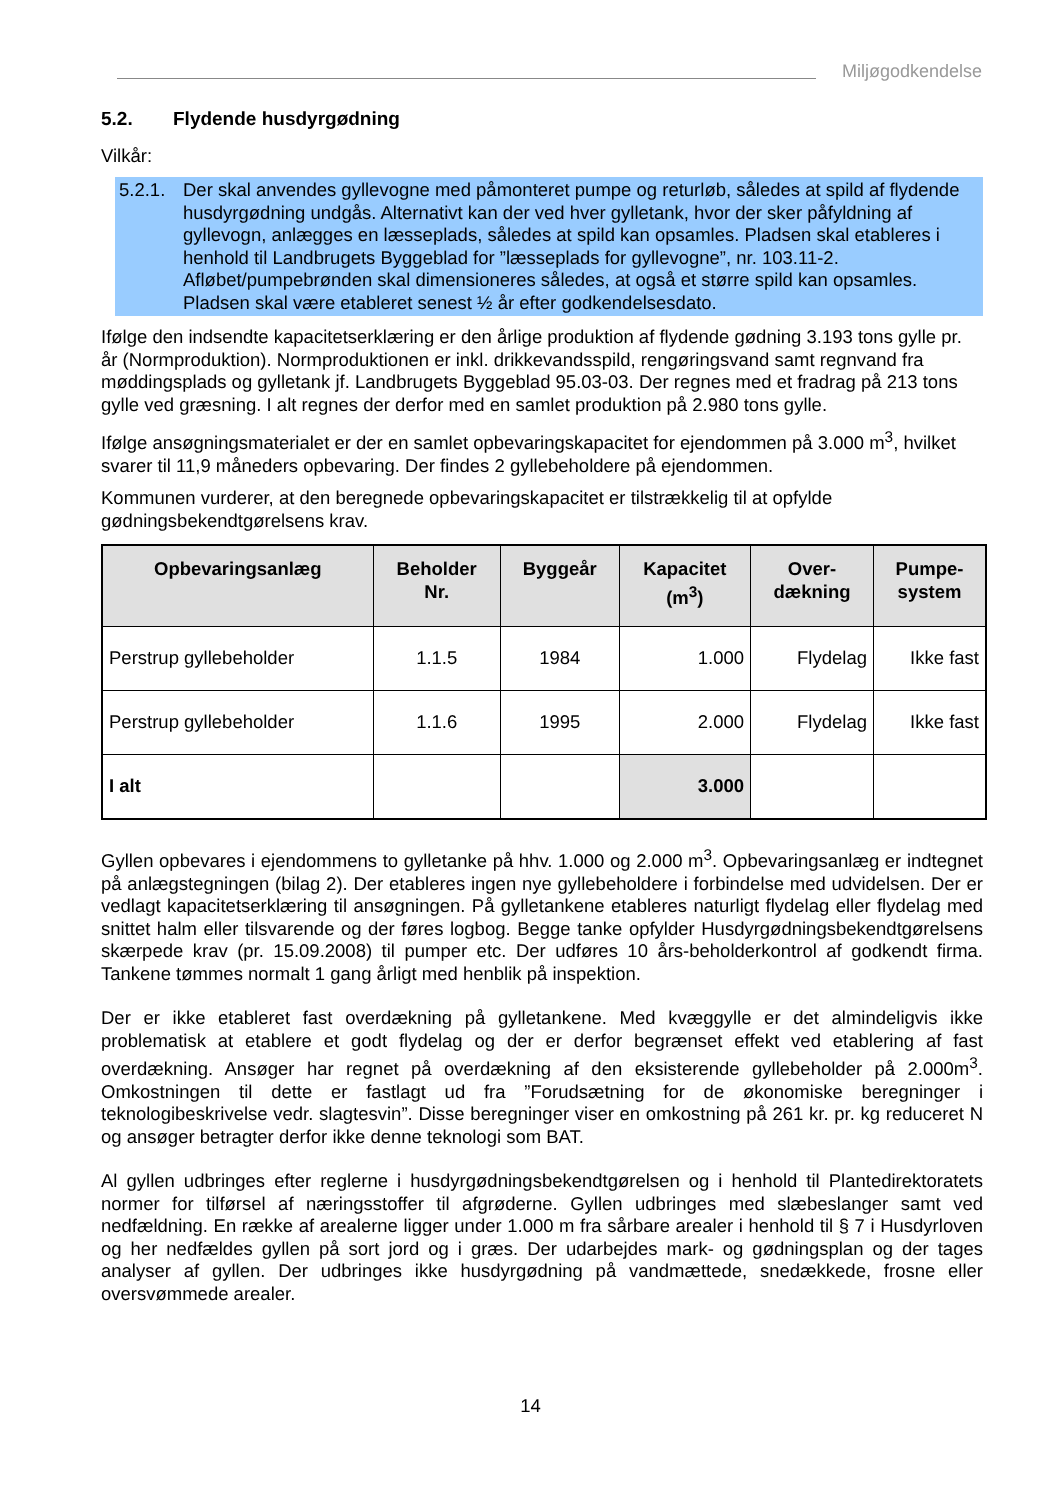Miljøgodkendelse
5.2. Flydende husdyrgødning
Vilkår:
5.2.1.
Der skal anvendes gyllevogne med påmonteret pumpe og returløb, således at spild af flydende husdyrgødning undgås. Alternativt kan der ved hver gylletank, hvor der sker påfyldning af gyllevogn, anlægges en læsseplads, således at spild kan opsamles. Pladsen skal etableres i henhold til Landbrugets Byggeblad for ”læsseplads for gyllevogne”, nr. 103.11-2. Afløbet/pumpebrønden skal dimensioneres således, at også et større spild kan opsamles. Pladsen skal være etableret senest ½ år efter godkendelsesdato.
Ifølge den indsendte kapacitetserklæring er den årlige produktion af flydende gødning 3.193 tons gylle pr. år (Normproduktion). Normproduktionen er inkl. drikkevandsspild, rengøringsvand samt regnvand fra møddingsplads og gylletank jf. Landbrugets Byggeblad 95.03-03. Der regnes med et fradrag på 213 tons gylle ved græsning. I alt regnes der derfor med en samlet produktion på 2.980 tons gylle.
Ifølge ansøgningsmaterialet er der en samlet opbevaringskapacitet for ejendommen på 3.000 m<sup>3</sup>, hvilket svarer til 11,9 måneders opbevaring. Der findes 2 gyllebeholdere på ejendommen.
Kommunen vurderer, at den beregnede opbevaringskapacitet er tilstrækkelig til at opfylde gødningsbekendtgørelsens krav.
| Opbevaringsanlæg | Beholder Nr. | Byggeår | Kapacitet (m<sup>3</sup>) | Over- dækning | Pumpe- system |
| --- | --- | --- | --- | --- | --- |
| Perstrup gyllebeholder | 1.1.5 | 1984 | 1.000 | Flydelag | Ikke fast |
| Perstrup gyllebeholder | 1.1.6 | 1995 | 2.000 | Flydelag | Ikke fast |
| I alt | | | 3.000 | | |
Gyllen opbevares i ejendommens to gylletanke på hhv. 1.000 og 2.000 m<sup>3</sup>. Opbevaringsanlæg er indtegnet på anlægstegningen (bilag 2). Der etableres ingen nye gyllebeholdere i forbindelse med udvidelsen. Der er vedlagt kapacitetserklæring til ansøgningen. På gylletankene etableres naturligt flydelag eller flydelag med snittet halm eller tilsvarende og der føres logbog. Begge tanke opfylder Husdyrgødningsbekendtgørelsens skærpede krav (pr. 15.09.2008) til pumper etc. Der udføres 10 års-beholderkontrol af godkendt firma. Tankene tømmes normalt 1 gang årligt med henblik på inspektion.
Der er ikke etableret fast overdækning på gylletankene. Med kvæggylle er det almindeligvis ikke problematisk at etablere et godt flydelag og der er derfor begrænset effekt ved etablering af fast overdækning. Ansøger har regnet på overdækning af den eksisterende gyllebeholder på 2.000m<sup>3</sup>. Omkostningen til dette er fastlagt ud fra ”Forudsætning for de økonomiske beregninger i teknologibeskrivelse vedr. slagtesvin”. Disse beregninger viser en omkostning på 261 kr. pr. kg reduceret N og ansøger betragter derfor ikke denne teknologi som BAT.
Al gyllen udbringes efter reglerne i husdyrgødningsbekendtgørelsen og i henhold til Plantedirektoratets normer for tilførsel af næringsstoffer til afgrøderne. Gyllen udbringes med slæbeslanger samt ved nedfældning. En række af arealerne ligger under 1.000 m fra sårbare arealer i henhold til § 7 i Husdyrloven og her nedfældes gyllen på sort jord og i græs. Der udarbejdes mark- og gødningsplan og der tages analyser af gyllen. Der udbringes ikke husdyrgødning på vandmættede, snedækkede, frosne eller oversvømmede arealer.
14